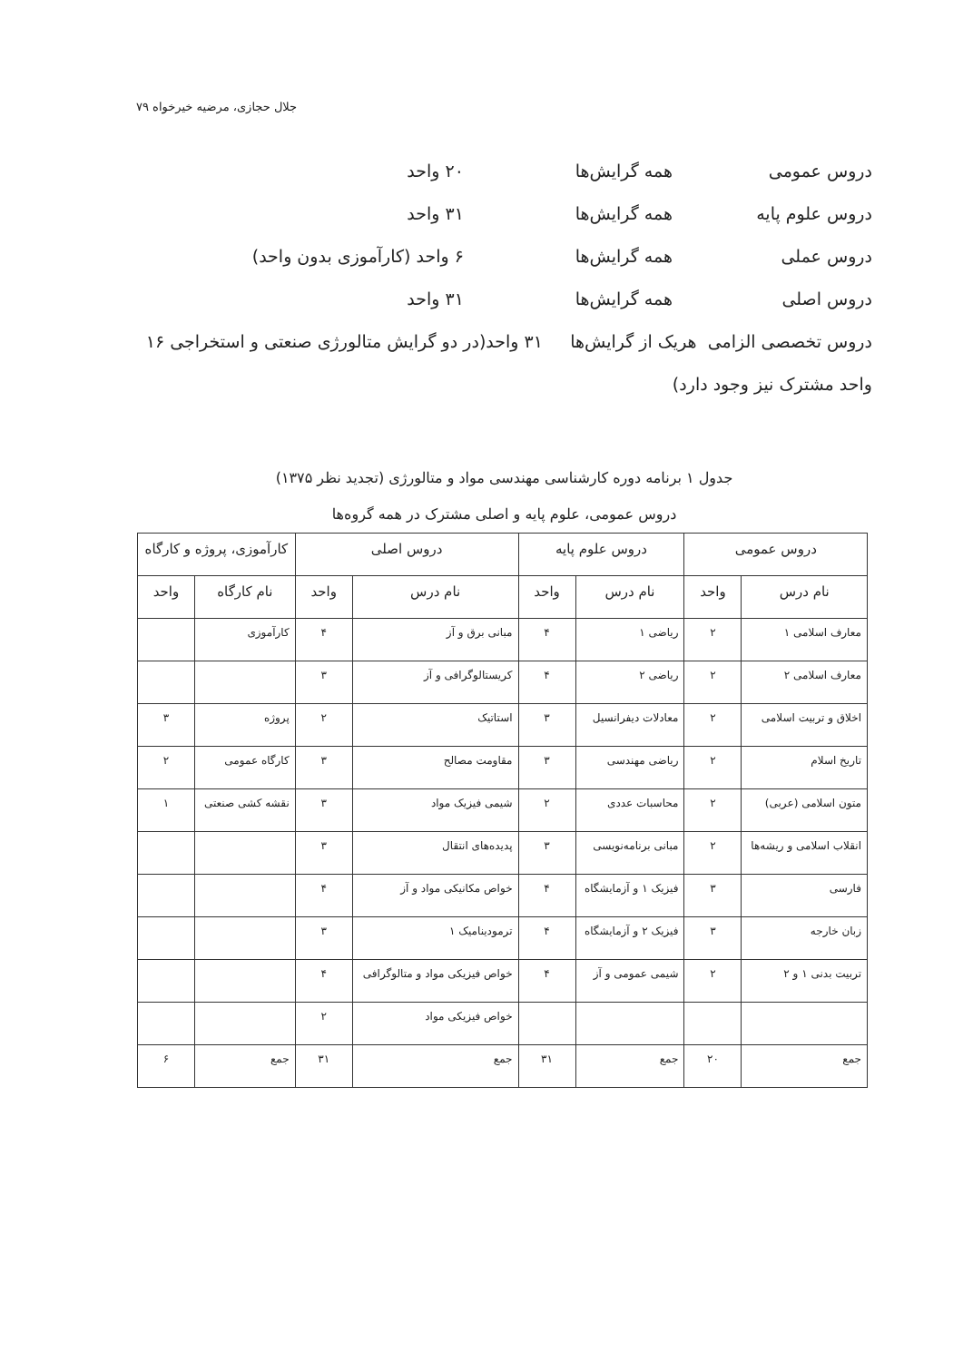جلال حجازی، مرضیه خیرخواه ۷۹
دروس عمومی همه گرایش‌ها ۲۰ واحد
دروس علوم پایه همه گرایش‌ها ۳۱ واحد
دروس عملی همه گرایش‌ها ۶ واحد (کارآموزی بدون واحد)
دروس اصلی همه گرایش‌ها ۳۱ واحد
دروس تخصصی الزامی هریک از گرایش‌ها ۳۱ واحد(در دو گرایش متالورژی صنعتی و استخراجی ۱۶ واحد مشترک نیز وجود دارد)
جدول ۱ برنامه دوره کارشناسی مهندسی مواد و متالورژی (تجدید نظر ۱۳۷۵)
دروس عمومی، علوم پایه و اصلی مشترک در همه گروه‌ها
| دروس عمومی | | دروس علوم پایه | | دروس اصلی | | کارآموزی، پروژه و کارگاه | |
| --- | --- | --- | --- | --- | --- | --- | --- |
| نام درس | واحد | نام درس | واحد | نام درس | واحد | نام کارگاه | واحد |
| معارف اسلامی ۱ | ۲ | ریاضی ۱ | ۴ | مبانی برق و آز | ۴ | کارآموزی | |
| معارف اسلامی ۲ | ۲ | ریاضی ۲ | ۴ | کریستالوگرافی و آز | ۳ | | |
| اخلاق و تربیت اسلامی | ۲ | معادلات دیفرانسیل | ۳ | استاتیک | ۲ | پروژه | ۳ |
| تاریخ اسلام | ۲ | ریاضی مهندسی | ۳ | مقاومت مصالح | ۳ | کارگاه عمومی | ۲ |
| متون اسلامی (عربی) | ۲ | محاسبات عددی | ۲ | شیمی فیزیک مواد | ۳ | نقشه کشی صنعتی | ۱ |
| انقلاب اسلامی و ریشه‌ها | ۲ | مبانی برنامه‌نویسی | ۳ | پدیده‌های انتقال | ۳ | | |
| فارسی | ۳ | فیزیک ۱ و آزمایشگاه | ۴ | خواص مکانیکی مواد و آز | ۴ | | |
| زبان خارجه | ۳ | فیزیک ۲ و آزمایشگاه | ۴ | ترمودینامیک ۱ | ۳ | | |
| تربیت بدنی ۱ و ۲ | ۲ | شیمی عمومی و آز | ۴ | خواص فیزیکی مواد و متالوگرافی | ۴ | | |
| | | | | خواص فیزیکی مواد | ۲ | | |
| جمع | ۲۰ | جمع | ۳۱ | جمع | ۳۱ | جمع | ۶ |